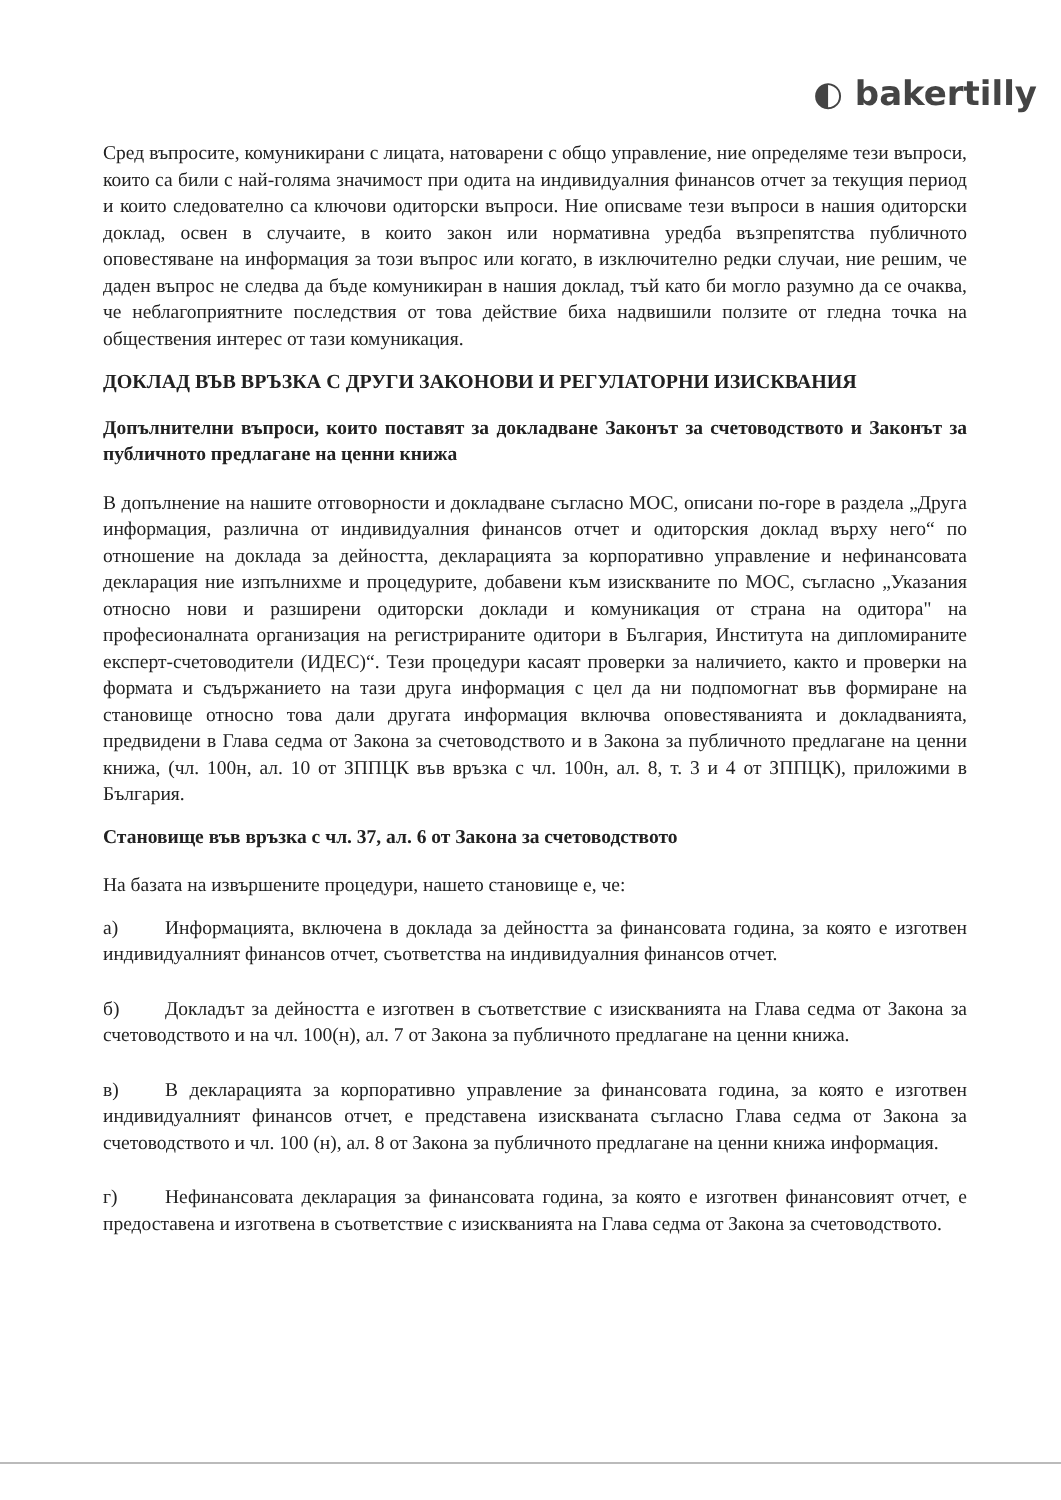◐ bakertilly
Сред въпросите, комуникирани с лицата, натоварени с общо управление, ние определяме тези въпроси, които са били с най-голяма значимост при одита на индивидуалния финансов отчет за текущия период и които следователно са ключови одиторски въпроси. Ние описваме тези въпроси в нашия одиторски доклад, освен в случаите, в които закон или нормативна уредба възпрепятства публичното оповестяване на информация за този въпрос или когато, в изключително редки случаи, ние решим, че даден въпрос не следва да бъде комуникиран в нашия доклад, тъй като би могло разумно да се очаква, че неблагоприятните последствия от това действие биха надвишили ползите от гледна точка на обществения интерес от тази комуникация.
ДОКЛАД ВЪВ ВРЪЗКА С ДРУГИ ЗАКОНОВИ И РЕГУЛАТОРНИ ИЗИСКВАНИЯ
Допълнителни въпроси, които поставят за докладване Законът за счетоводството и Законът за публичното предлагане на ценни книжа
В допълнение на нашите отговорности и докладване съгласно МОС, описани по-горе в раздела „Друга информация, различна от индивидуалния финансов отчет и одиторския доклад върху него“ по отношение на доклада за дейността, декларацията за корпоративно управление и нефинансовата декларация ние изпълнихме и процедурите, добавени към изискваните по МОС, съгласно „Указания относно нови и разширени одиторски доклади и комуникация от страна на одитора" на професионалната организация на регистрираните одитори в България, Института на дипломираните експерт-счетоводители (ИДЕС)“. Тези процедури касаят проверки за наличието, както и проверки на формата и съдържанието на тази друга информация с цел да ни подпомогнат във формиране на становище относно това дали другата информация включва оповестяванията и докладванията, предвидени в Глава седма от Закона за счетоводството и в Закона за публичното предлагане на ценни книжа, (чл. 100н, ал. 10 от ЗППЦК във връзка с чл. 100н, ал. 8, т. 3 и 4 от ЗППЦК), приложими в България.
Становище във връзка с чл. 37, ал. 6 от Закона за счетоводството
На базата на извършените процедури, нашето становище е, че:
а) Информацията, включена в доклада за дейността за финансовата година, за която е изготвен индивидуалният финансов отчет, съответства на индивидуалния финансов отчет.
б) Докладът за дейността е изготвен в съответствие с изискванията на Глава седма от Закона за счетоводството и на чл. 100(н), ал. 7 от Закона за публичното предлагане на ценни книжа.
в) В декларацията за корпоративно управление за финансовата година, за която е изготвен индивидуалният финансов отчет, е представена изискваната съгласно Глава седма от Закона за счетоводството и чл. 100 (н), ал. 8 от Закона за публичното предлагане на ценни книжа информация.
г) Нефинансовата декларация за финансовата година, за която е изготвен финансовият отчет, е предоставена и изготвена в съответствие с изискванията на Глава седма от Закона за счетоводството.